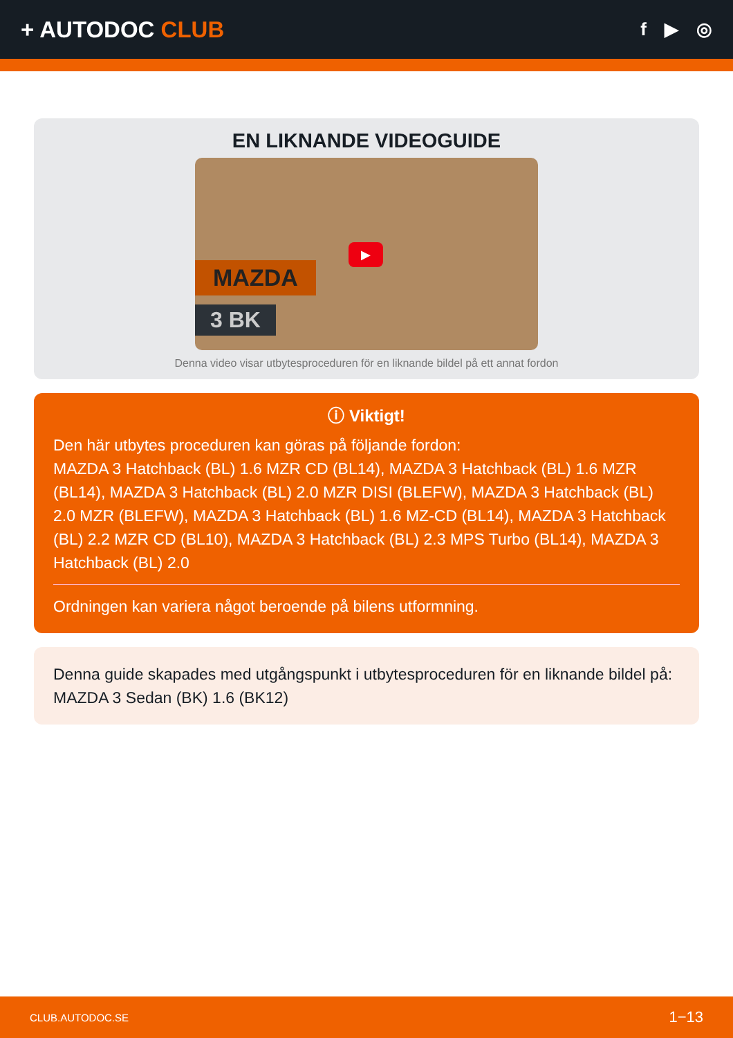+ AUTODOC CLUB
f ▶ ◎
EN LIKNANDE VIDEOGUIDE
MAZDA
3 BK
▶
Denna video visar utbytesproceduren för en liknande bildel på ett annat fordon
ⓘ Viktigt!
Den här utbytes proceduren kan göras på följande fordon:
MAZDA 3 Hatchback (BL) 1.6 MZR CD (BL14), MAZDA 3 Hatchback (BL) 1.6 MZR (BL14), MAZDA 3 Hatchback (BL) 2.0 MZR DISI (BLEFW), MAZDA 3 Hatchback (BL) 2.0 MZR (BLEFW), MAZDA 3 Hatchback (BL) 1.6 MZ-CD (BL14), MAZDA 3 Hatchback (BL) 2.2 MZR CD (BL10), MAZDA 3 Hatchback (BL) 2.3 MPS Turbo (BL14), MAZDA 3 Hatchback (BL) 2.0
Ordningen kan variera något beroende på bilens utformning.
Denna guide skapades med utgångspunkt i utbytesproceduren för en liknande bildel på: MAZDA 3 Sedan (BK) 1.6 (BK12)
CLUB.AUTODOC.SE 1−13